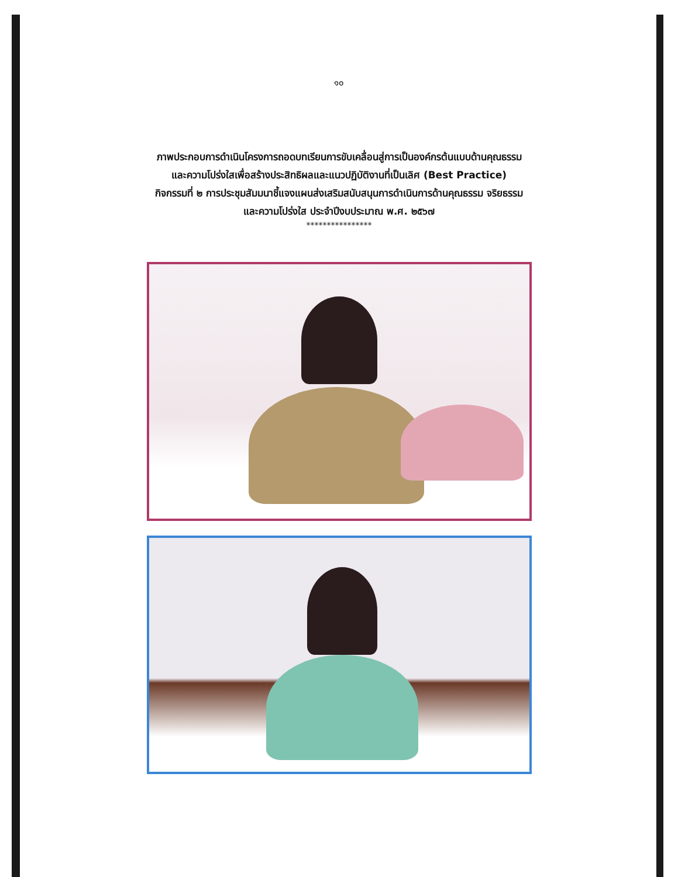๑๐
ภาพประกอบการดำเนินโครงการถอดบทเรียนการขับเคลื่อนสู่การเป็นองค์กรต้นแบบด้านคุณธรรม
และความโปร่งใสเพื่อสร้างประสิทธิผลและแนวปฏิบัติงานที่เป็นเลิศ (Best Practice)
กิจกรรมที่ ๒ การประชุมสัมมนาชี้แจงแผนส่งเสริมสนับสนุนการดำเนินการด้านคุณธรรม จริยธรรม
และความโปร่งใส ประจำปีงบประมาณ พ.ศ. ๒๕๖๗
****************